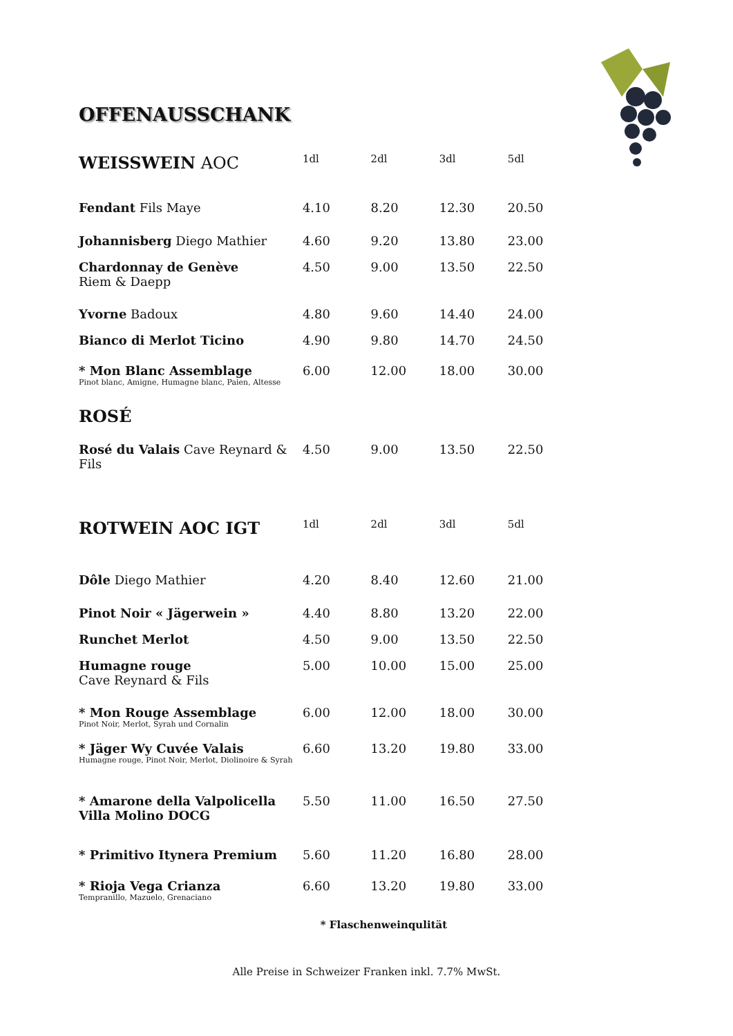OFFENAUSSCHANK
| WEISSWEIN AOC | 1dl | 2dl | 3dl | 5dl |
| Fendant Fils Maye | 4.10 | 8.20 | 12.30 | 20.50 |
| Johannisberg Diego Mathier | 4.60 | 9.20 | 13.80 | 23.00 |
| Chardonnay de Genève Riem & Daepp | 4.50 | 9.00 | 13.50 | 22.50 |
| Yvorne Badoux | 4.80 | 9.60 | 14.40 | 24.00 |
| Bianco di Merlot Ticino | 4.90 | 9.80 | 14.70 | 24.50 |
| * Mon Blanc Assemblage Pinot blanc, Amigne, Humagne blanc, Paien, Altesse | 6.00 | 12.00 | 18.00 | 30.00 |
| ROSÉ | | | | |
| Rosé du Valais Cave Reynard & Fils | 4.50 | 9.00 | 13.50 | 22.50 |
| ROTWEIN AOC IGT | 1dl | 2dl | 3dl | 5dl |
| Dôle Diego Mathier | 4.20 | 8.40 | 12.60 | 21.00 |
| Pinot Noir « Jägerwein » | 4.40 | 8.80 | 13.20 | 22.00 |
| Runchet Merlot | 4.50 | 9.00 | 13.50 | 22.50 |
| Humagne rouge Cave Reynard & Fils | 5.00 | 10.00 | 15.00 | 25.00 |
| * Mon Rouge Assemblage Pinot Noir, Merlot, Syrah und Cornalin | 6.00 | 12.00 | 18.00 | 30.00 |
| * Jäger Wy Cuvée Valais Humagne rouge, Pinot Noir, Merlot, Diolinoire & Syrah | 6.60 | 13.20 | 19.80 | 33.00 |
| * Amarone della Valpolicella Villa Molino DOCG | 5.50 | 11.00 | 16.50 | 27.50 |
| * Primitivo Itynera Premium | 5.60 | 11.20 | 16.80 | 28.00 |
| * Rioja Vega Crianza Tempranillo, Mazuelo, Grenaciano | 6.60 | 13.20 | 19.80 | 33.00 |
* Flaschenweinqulität
Alle Preise in Schweizer Franken inkl. 7.7% MwSt.